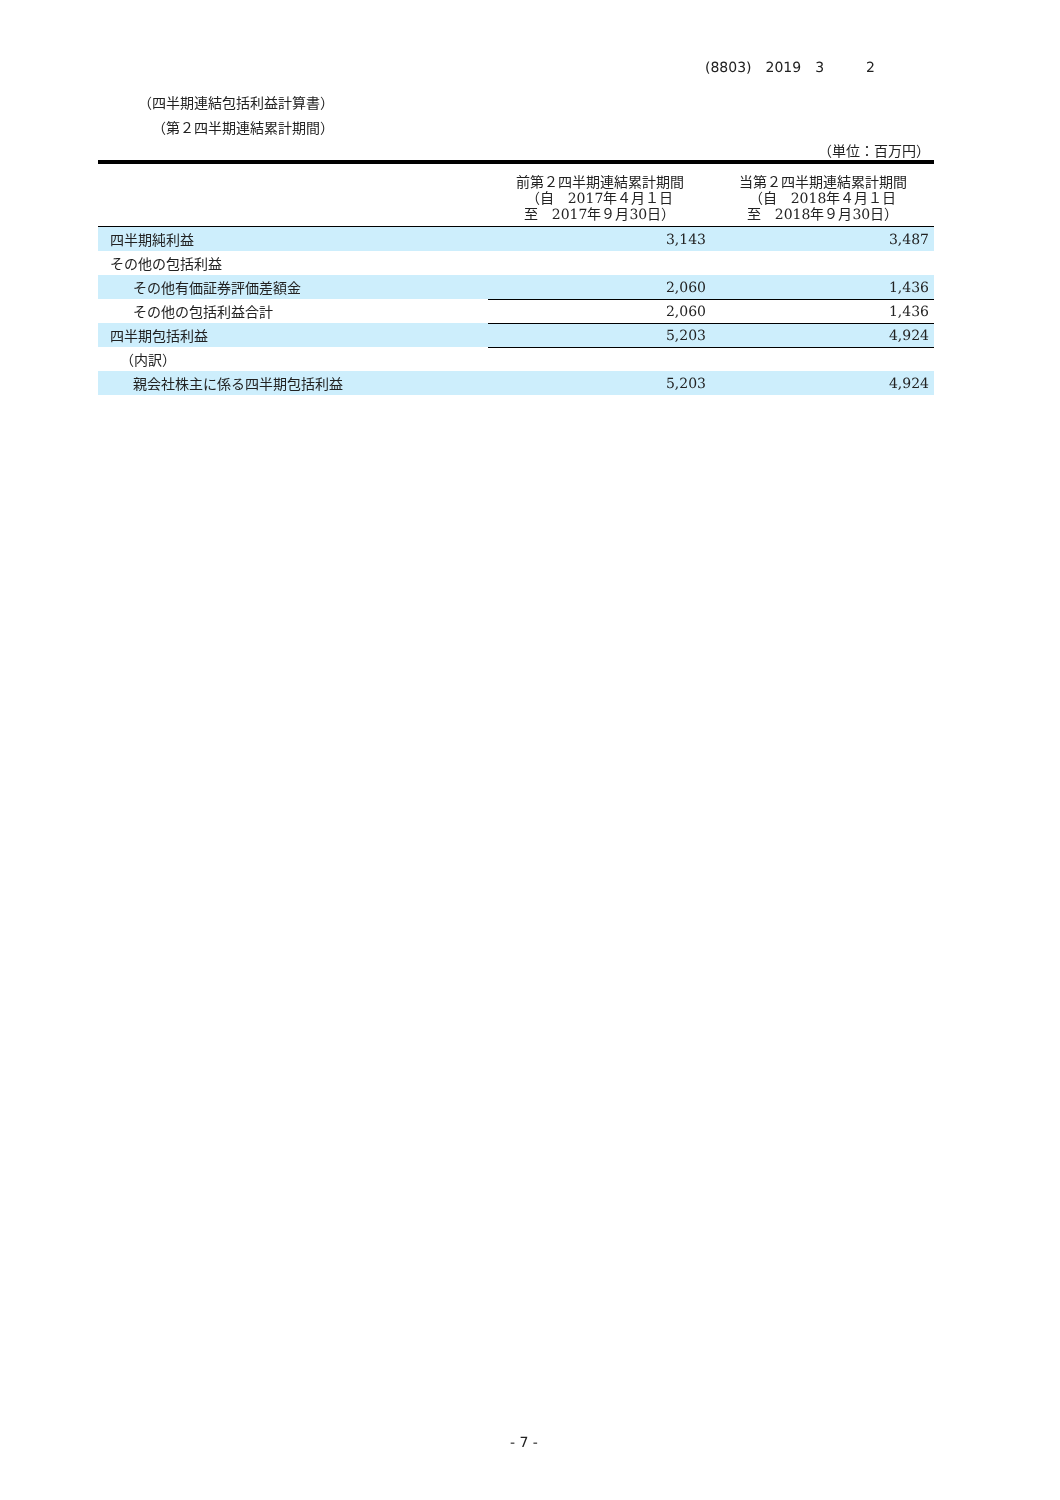(8803)　2019　3　　　2
（四半期連結包括利益計算書）
（第２四半期連結累計期間）
（単位：百万円）
| | 前第２四半期連結累計期間 （自 2017年４月１日 至 2017年９月30日） | 当第２四半期連結累計期間 （自 2018年４月１日 至 2018年９月30日） |
| --- | --- | --- |
| 四半期純利益 | 3,143 | 3,487 |
| その他の包括利益 | | |
| その他有価証券評価差額金 | 2,060 | 1,436 |
| その他の包括利益合計 | 2,060 | 1,436 |
| 四半期包括利益 | 5,203 | 4,924 |
| （内訳） | | |
| 親会社株主に係る四半期包括利益 | 5,203 | 4,924 |
- 7 -